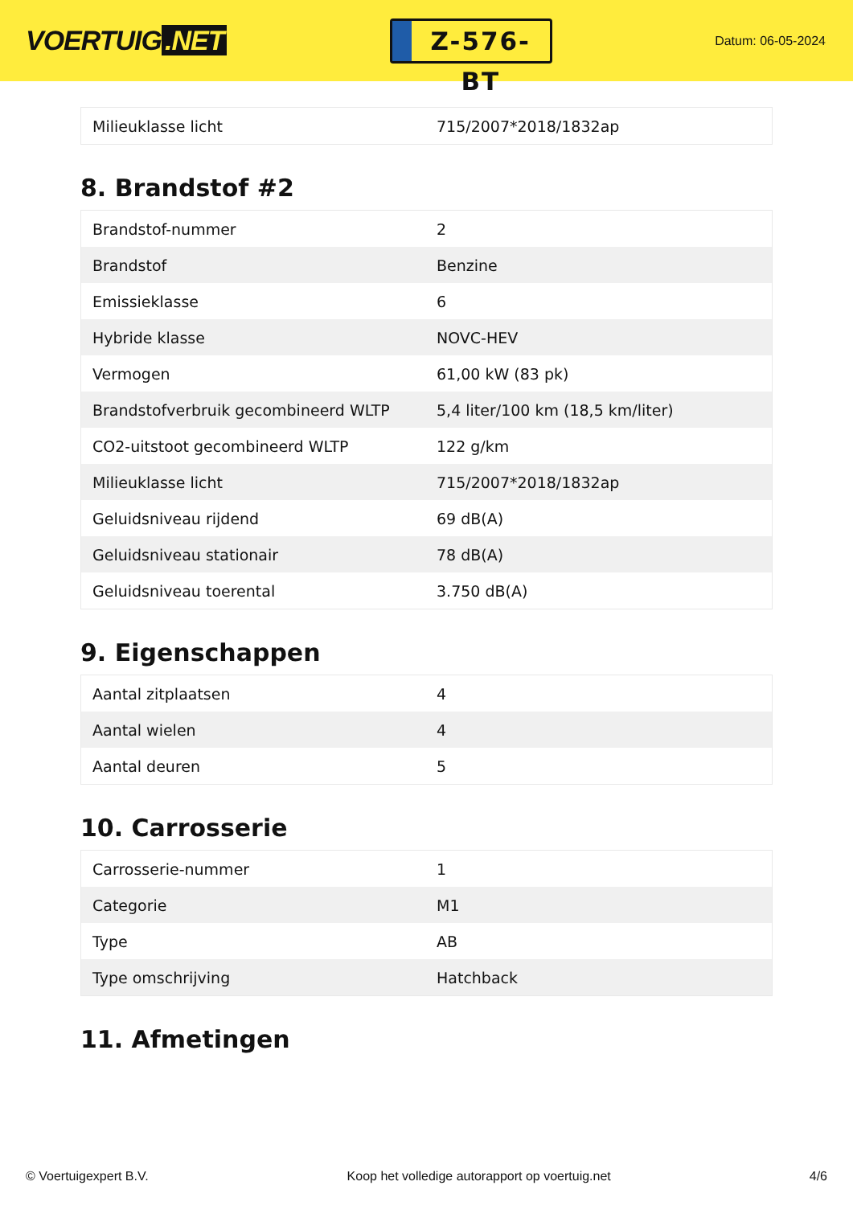VOERTUIG.NET
Z-576-BT
Datum: 06-05-2024
| Milieuklasse licht | 715/2007*2018/1832ap |
8. Brandstof #2
| Brandstof-nummer | 2 |
| Brandstof | Benzine |
| Emissieklasse | 6 |
| Hybride klasse | NOVC-HEV |
| Vermogen | 61,00 kW (83 pk) |
| Brandstofverbruik gecombineerd WLTP | 5,4 liter/100 km (18,5 km/liter) |
| CO2-uitstoot gecombineerd WLTP | 122 g/km |
| Milieuklasse licht | 715/2007*2018/1832ap |
| Geluidsniveau rijdend | 69 dB(A) |
| Geluidsniveau stationair | 78 dB(A) |
| Geluidsniveau toerental | 3.750 dB(A) |
9. Eigenschappen
| Aantal zitplaatsen | 4 |
| Aantal wielen | 4 |
| Aantal deuren | 5 |
10. Carrosserie
| Carrosserie-nummer | 1 |
| Categorie | M1 |
| Type | AB |
| Type omschrijving | Hatchback |
11. Afmetingen
© Voertuigexpert B.V. Koop het volledige autorapport op voertuig.net 4/6